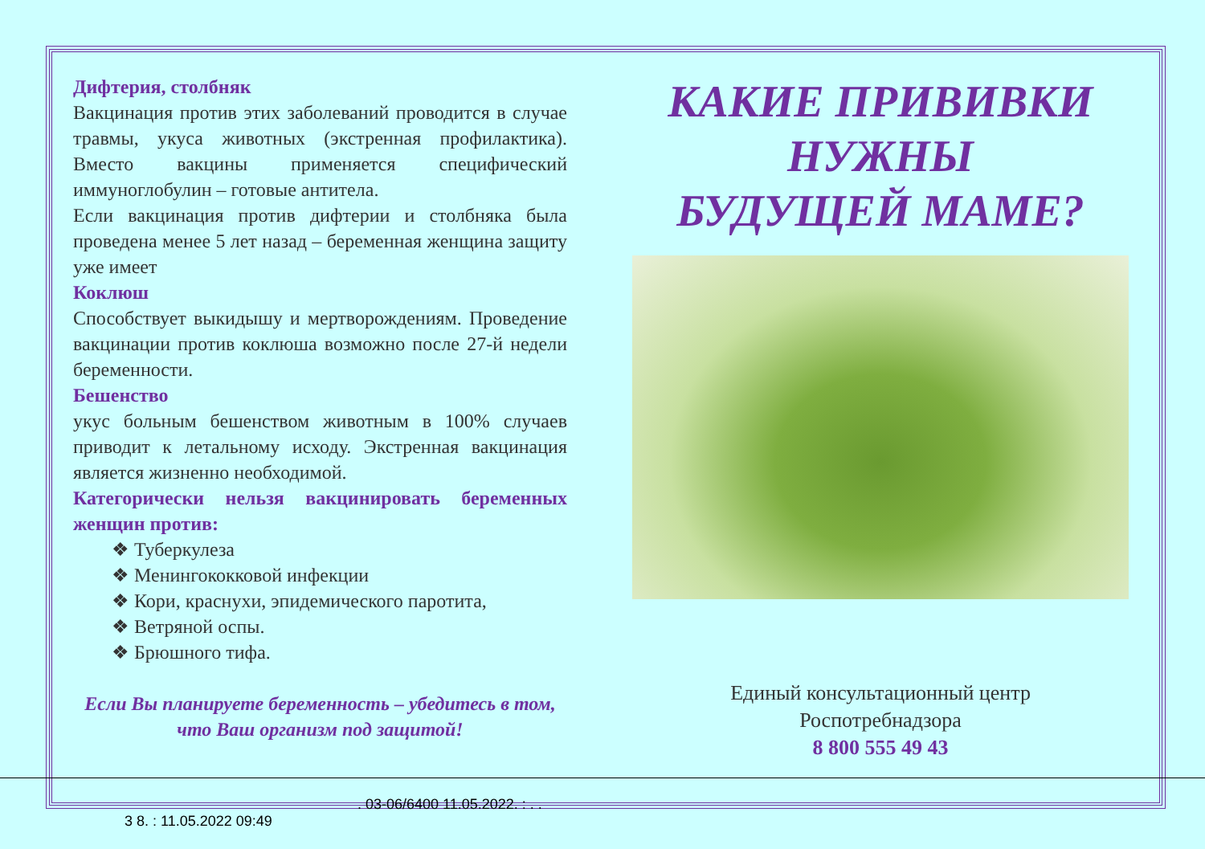Дифтерия, столбняк
Вакцинация против этих заболеваний проводится в случае травмы, укуса животных (экстренная профилактика). Вместо вакцины применяется специфический иммуноглобулин – готовые антитела.
Если вакцинация против дифтерии и столбняка была проведена менее 5 лет назад – беременная женщина защиту уже имеет
Коклюш
Способствует выкидышу и мертворождениям. Проведение вакцинации против коклюша возможно после 27-й недели беременности.
Бешенство
укус больным бешенством животным в 100% случаев приводит к летальному исходу. Экстренная вакцинация является жизненно необходимой.
Категорически нельзя вакцинировать беременных женщин против:
❖ Туберкулеза
❖ Менингококковой инфекции
❖ Кори, краснухи, эпидемического паротита,
❖ Ветряной оспы.
❖ Брюшного тифа.
Если Вы планируете беременность – убедитесь в том, что Ваш организм под защитой!
КАКИЕ ПРИВИВКИ
НУЖНЫ
БУДУЩЕЙ МАМЕ?
Единый консультационный центр
Роспотребнадзора
8 800 555 49 43
. 03-06/6400 11.05.2022. : . .
3 8. : 11.05.2022 09:49